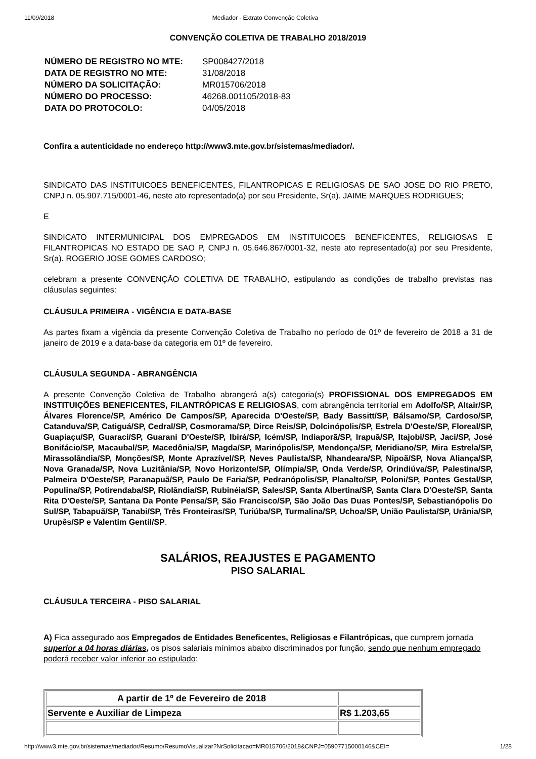11/09/2018 Mediador - Extrato Convenção Coletiva
CONVENÇÃO COLETIVA DE TRABALHO 2018/2019
| NÚMERO DE REGISTRO NO MTE: | SP008427/2018 |
| DATA DE REGISTRO NO MTE: | 31/08/2018 |
| NÚMERO DA SOLICITAÇÃO: | MR015706/2018 |
| NÚMERO DO PROCESSO: | 46268.001105/2018-83 |
| DATA DO PROTOCOLO: | 04/05/2018 |
Confira a autenticidade no endereço http://www3.mte.gov.br/sistemas/mediador/.
SINDICATO DAS INSTITUICOES BENEFICENTES, FILANTROPICAS E RELIGIOSAS DE SAO JOSE DO RIO PRETO, CNPJ n. 05.907.715/0001-46, neste ato representado(a) por seu Presidente, Sr(a). JAIME MARQUES RODRIGUES;
E
SINDICATO INTERMUNICIPAL DOS EMPREGADOS EM INSTITUICOES BENEFICENTES, RELIGIOSAS E FILANTROPICAS NO ESTADO DE SAO P, CNPJ n. 05.646.867/0001-32, neste ato representado(a) por seu Presidente, Sr(a). ROGERIO JOSE GOMES CARDOSO;
celebram a presente CONVENÇÃO COLETIVA DE TRABALHO, estipulando as condições de trabalho previstas nas cláusulas seguintes:
CLÁUSULA PRIMEIRA - VIGÊNCIA E DATA-BASE
As partes fixam a vigência da presente Convenção Coletiva de Trabalho no período de 01º de fevereiro de 2018 a 31 de janeiro de 2019 e a data-base da categoria em 01º de fevereiro.
CLÁUSULA SEGUNDA - ABRANGÊNCIA
A presente Convenção Coletiva de Trabalho abrangerá a(s) categoria(s) PROFISSIONAL DOS EMPREGADOS EM INSTITUIÇÕES BENEFICENTES, FILANTRÓPICAS E RELIGIOSAS, com abrangência territorial em Adolfo/SP, Altair/SP, Álvares Florence/SP, Américo De Campos/SP, Aparecida D'Oeste/SP, Bady Bassitt/SP, Bálsamo/SP, Cardoso/SP, Catanduva/SP, Catiguá/SP, Cedral/SP, Cosmorama/SP, Dirce Reis/SP, Dolcinópolis/SP, Estrela D'Oeste/SP, Floreal/SP, Guapiaçu/SP, Guaraci/SP, Guarani D'Oeste/SP, Ibirá/SP, Icém/SP, Indiaporã/SP, Irapuã/SP, Itajobi/SP, Jaci/SP, José Bonifácio/SP, Macaubal/SP, Macedônia/SP, Magda/SP, Marinópolis/SP, Mendonça/SP, Meridiano/SP, Mira Estrela/SP, Mirassolândia/SP, Monções/SP, Monte Aprazível/SP, Neves Paulista/SP, Nhandeara/SP, Nipoã/SP, Nova Aliança/SP, Nova Granada/SP, Nova Luzitânia/SP, Novo Horizonte/SP, Olímpia/SP, Onda Verde/SP, Orindiúva/SP, Palestina/SP, Palmeira D'Oeste/SP, Paranapuã/SP, Paulo De Faria/SP, Pedranópolis/SP, Planalto/SP, Poloni/SP, Pontes Gestal/SP, Populina/SP, Potirendaba/SP, Riolândia/SP, Rubinéia/SP, Sales/SP, Santa Albertina/SP, Santa Clara D'Oeste/SP, Santa Rita D'Oeste/SP, Santana Da Ponte Pensa/SP, São Francisco/SP, São João Das Duas Pontes/SP, Sebastianópolis Do Sul/SP, Tabapuã/SP, Tanabi/SP, Três Fronteiras/SP, Turiúba/SP, Turmalina/SP, Uchoa/SP, União Paulista/SP, Urânia/SP, Urupês/SP e Valentim Gentil/SP.
SALÁRIOS, REAJUSTES E PAGAMENTO
PISO SALARIAL
CLÁUSULA TERCEIRA - PISO SALARIAL
A) Fica assegurado aos Empregados de Entidades Beneficentes, Religiosas e Filantrópicas, que cumprem jornada superior a 04 horas diárias, os pisos salariais mínimos abaixo discriminados por função, sendo que nenhum empregado poderá receber valor inferior ao estipulado:
| A partir de 1º de Fevereiro de 2018 | |
| Servente e Auxiliar de Limpeza | R$ 1.203,65 |
http://www3.mte.gov.br/sistemas/mediador/Resumo/ResumoVisualizar?NrSolicitacao=MR015706/2018&CNPJ=05907715000146&CEI= 1/28